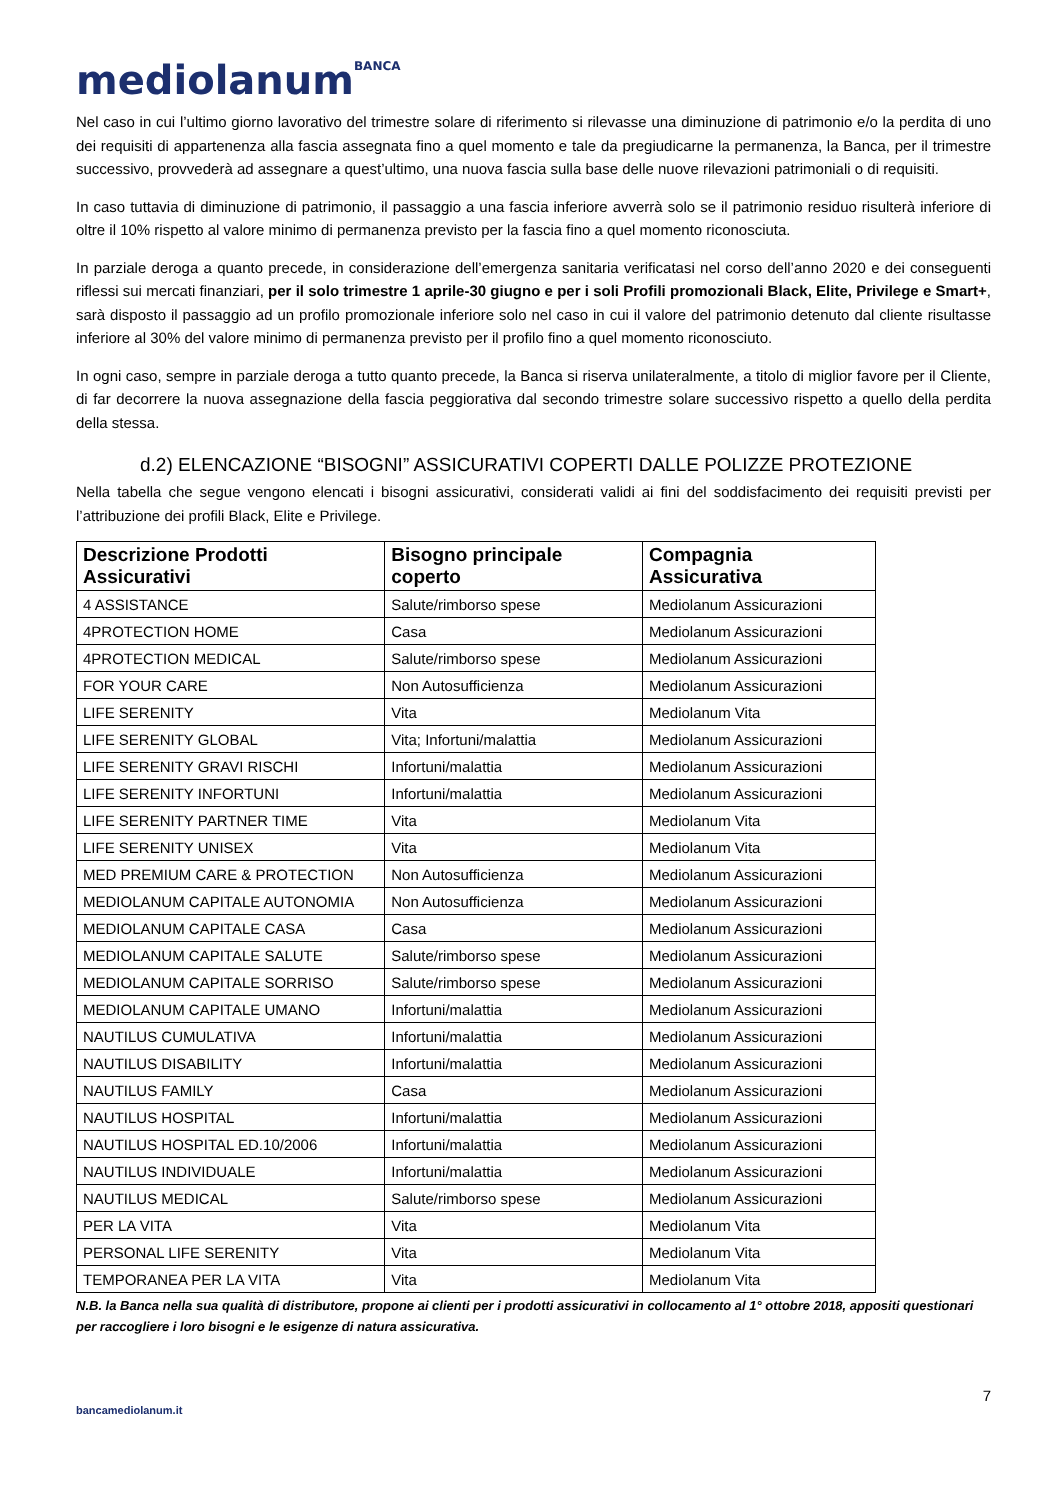mediolanum<sup>BANCA</sup>
Nel caso in cui l’ultimo giorno lavorativo del trimestre solare di riferimento si rilevasse una diminuzione di patrimonio e/o la perdita di uno dei requisiti di appartenenza alla fascia assegnata fino a quel momento e tale da pregiudicarne la permanenza, la Banca, per il trimestre successivo, provvederà ad assegnare a quest’ultimo, una nuova fascia sulla base delle nuove rilevazioni patrimoniali o di requisiti.
In caso tuttavia di diminuzione di patrimonio, il passaggio a una fascia inferiore avverrà solo se il patrimonio residuo risulterà inferiore di oltre il 10% rispetto al valore minimo di permanenza previsto per la fascia fino a quel momento riconosciuta.
In parziale deroga a quanto precede, in considerazione dell’emergenza sanitaria verificatasi nel corso dell’anno 2020 e dei conseguenti riflessi sui mercati finanziari, per il solo trimestre 1 aprile-30 giugno e per i soli Profili promozionali Black, Elite, Privilege e Smart+, sarà disposto il passaggio ad un profilo promozionale inferiore solo nel caso in cui il valore del patrimonio detenuto dal cliente risultasse inferiore al 30% del valore minimo di permanenza previsto per il profilo fino a quel momento riconosciuto.
In ogni caso, sempre in parziale deroga a tutto quanto precede, la Banca si riserva unilateralmente, a titolo di miglior favore per il Cliente, di far decorrere la nuova assegnazione della fascia peggiorativa dal secondo trimestre solare successivo rispetto a quello della perdita della stessa.
d.2) ELENCAZIONE “BISOGNI” ASSICURATIVI COPERTI DALLE POLIZZE PROTEZIONE
Nella tabella che segue vengono elencati i bisogni assicurativi, considerati validi ai fini del soddisfacimento dei requisiti previsti per l’attribuzione dei profili Black, Elite e Privilege.
| Descrizione Prodotti Assicurativi | Bisogno principale coperto | Compagnia Assicurativa |
| --- | --- | --- |
| 4 ASSISTANCE | Salute/rimborso spese | Mediolanum Assicurazioni |
| 4PROTECTION HOME | Casa | Mediolanum Assicurazioni |
| 4PROTECTION MEDICAL | Salute/rimborso spese | Mediolanum Assicurazioni |
| FOR YOUR CARE | Non Autosufficienza | Mediolanum Assicurazioni |
| LIFE SERENITY | Vita | Mediolanum Vita |
| LIFE SERENITY GLOBAL | Vita; Infortuni/malattia | Mediolanum Assicurazioni |
| LIFE SERENITY GRAVI RISCHI | Infortuni/malattia | Mediolanum Assicurazioni |
| LIFE SERENITY INFORTUNI | Infortuni/malattia | Mediolanum Assicurazioni |
| LIFE SERENITY PARTNER TIME | Vita | Mediolanum Vita |
| LIFE SERENITY UNISEX | Vita | Mediolanum Vita |
| MED PREMIUM CARE & PROTECTION | Non Autosufficienza | Mediolanum Assicurazioni |
| MEDIOLANUM CAPITALE AUTONOMIA | Non Autosufficienza | Mediolanum Assicurazioni |
| MEDIOLANUM CAPITALE CASA | Casa | Mediolanum Assicurazioni |
| MEDIOLANUM CAPITALE SALUTE | Salute/rimborso spese | Mediolanum Assicurazioni |
| MEDIOLANUM CAPITALE SORRISO | Salute/rimborso spese | Mediolanum Assicurazioni |
| MEDIOLANUM CAPITALE UMANO | Infortuni/malattia | Mediolanum Assicurazioni |
| NAUTILUS CUMULATIVA | Infortuni/malattia | Mediolanum Assicurazioni |
| NAUTILUS DISABILITY | Infortuni/malattia | Mediolanum Assicurazioni |
| NAUTILUS FAMILY | Casa | Mediolanum Assicurazioni |
| NAUTILUS HOSPITAL | Infortuni/malattia | Mediolanum Assicurazioni |
| NAUTILUS HOSPITAL ED.10/2006 | Infortuni/malattia | Mediolanum Assicurazioni |
| NAUTILUS INDIVIDUALE | Infortuni/malattia | Mediolanum Assicurazioni |
| NAUTILUS MEDICAL | Salute/rimborso spese | Mediolanum Assicurazioni |
| PER LA VITA | Vita | Mediolanum Vita |
| PERSONAL LIFE SERENITY | Vita | Mediolanum Vita |
| TEMPORANEA PER LA VITA | Vita | Mediolanum Vita |
N.B. la Banca nella sua qualità di distributore, propone ai clienti per i prodotti assicurativi in collocamento al 1° ottobre 2018, appositi questionari per raccogliere i loro bisogni e le esigenze di natura assicurativa.
7
bancamediolanum.it